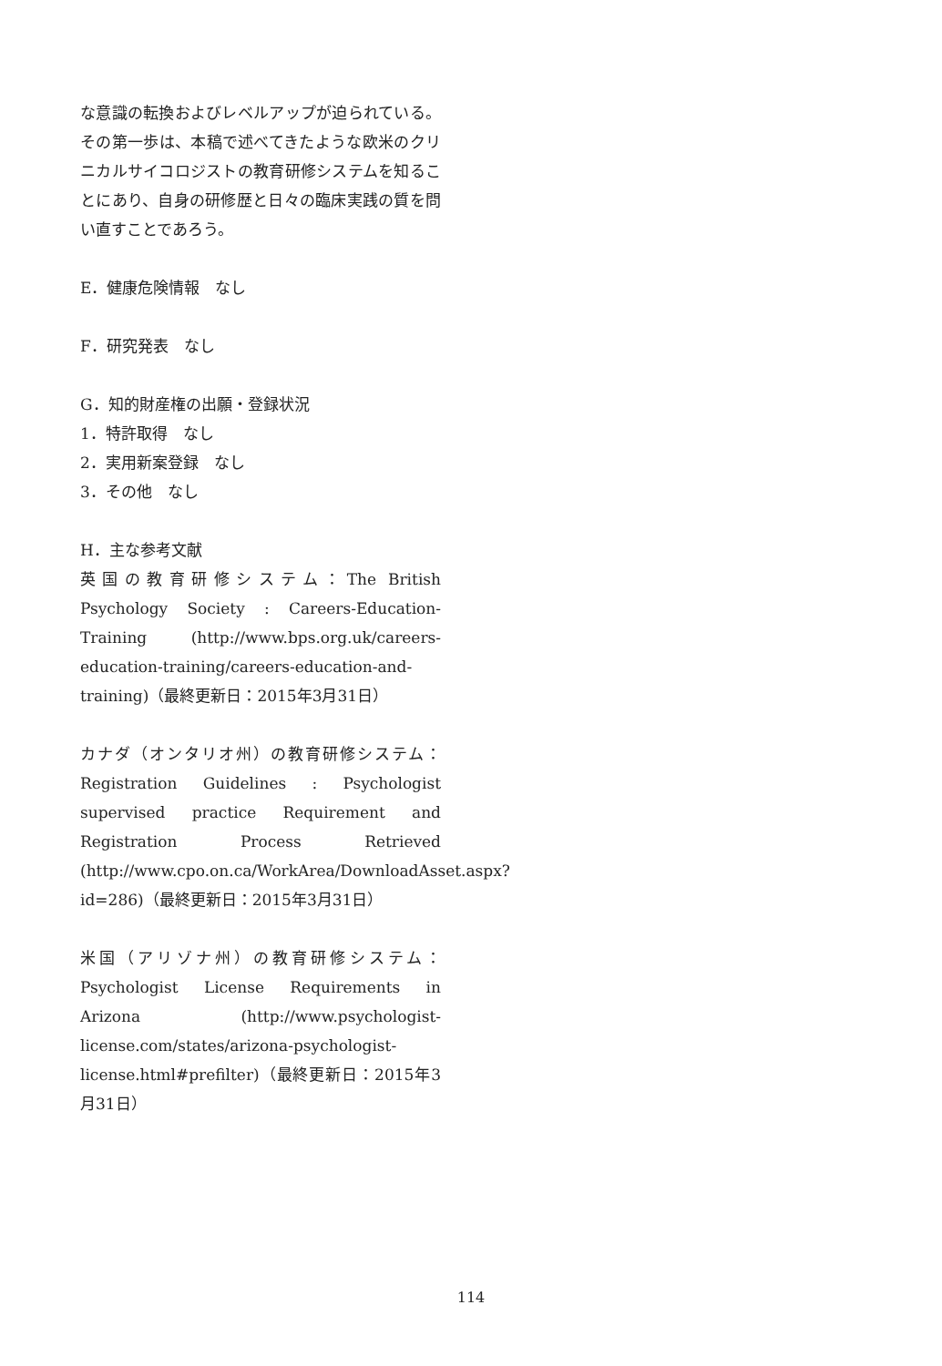な意識の転換およびレベルアップが迫られている。その第一歩は、本稿で述べてきたような欧米のクリニカルサイコロジストの教育研修システムを知ることにあり、自身の研修歴と日々の臨床実践の質を問い直すことであろう。
E．健康危険情報　なし
F．研究発表　なし
G．知的財産権の出願・登録状況
1．特許取得　なし
2．実用新案登録　なし
3．その他　なし
H．主な参考文献
英国の教育研修システム：The British Psychology Society : Careers-Education-Training (http://www.bps.org.uk/careers-education-training/careers-education-and-training)（最終更新日：2015年3月31日）
カナダ（オンタリオ州）の教育研修システム：Registration Guidelines : Psychologist supervised practice Requirement and Registration Process Retrieved (http://www.cpo.on.ca/WorkArea/DownloadAsset.aspx?id=286)（最終更新日：2015年3月31日）
米国（アリゾナ州）の教育研修システム：Psychologist License Requirements in Arizona (http://www.psychologist-license.com/states/arizona-psychologist-license.html#prefilter)（最終更新日：2015年3月31日）
114